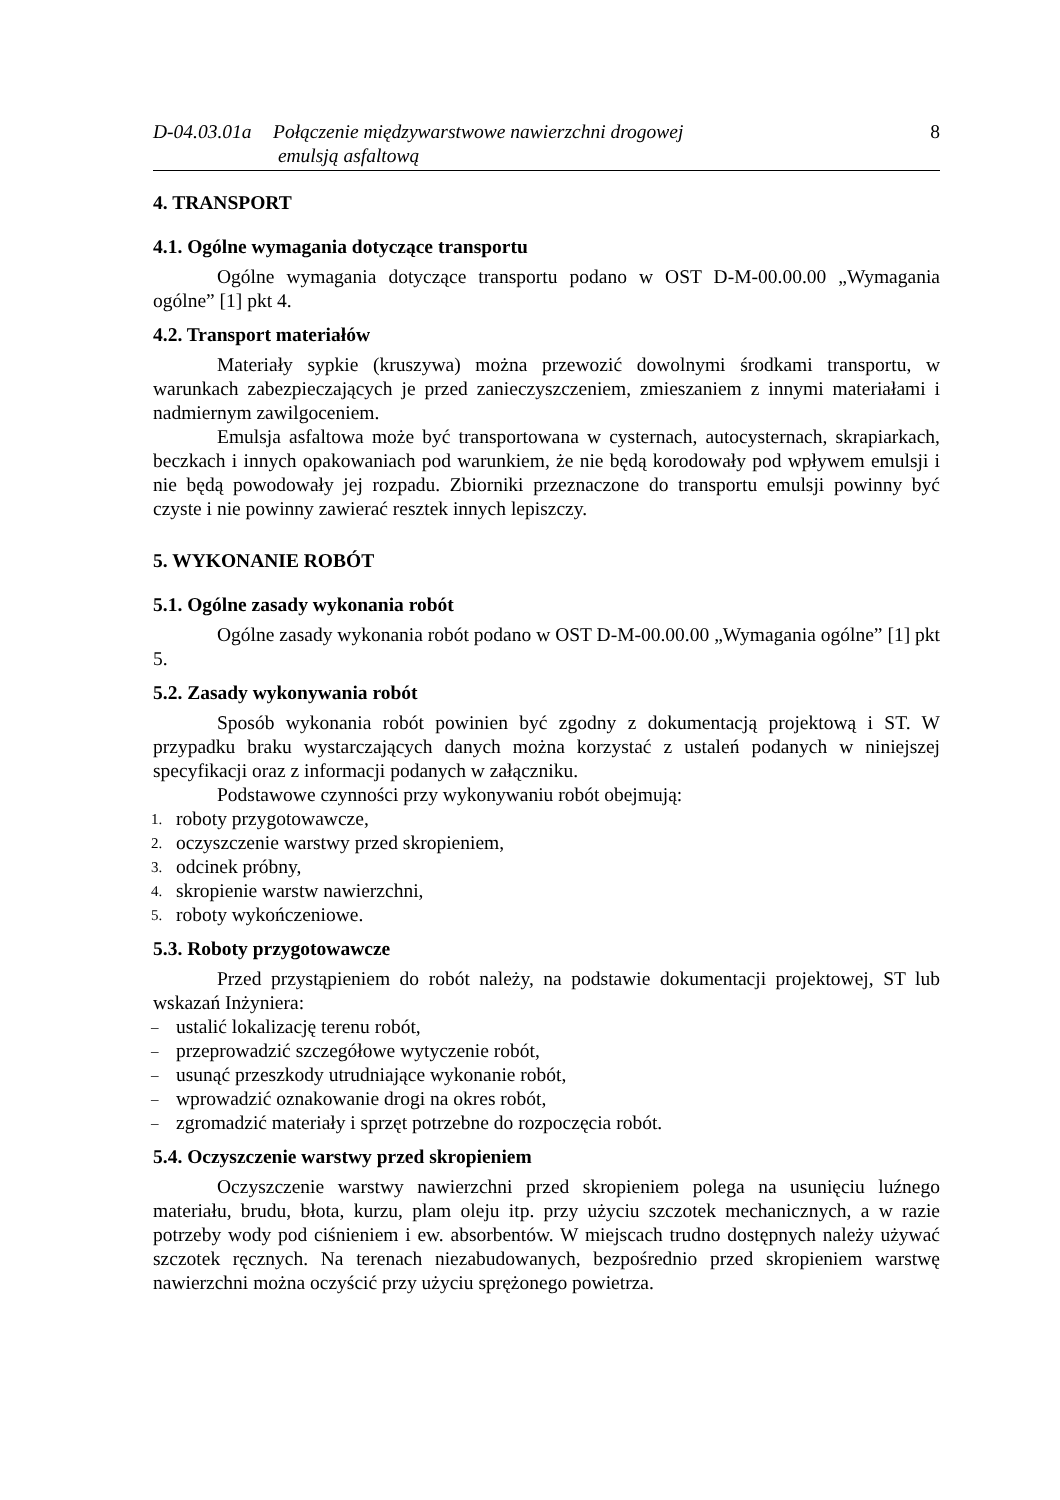D-04.03.01a
Połączenie międzywarstwowe nawierzchni drogowej
emulsją asfaltową
8
4. TRANSPORT
4.1. Ogólne wymagania dotyczące transportu
Ogólne wymagania dotyczące transportu podano w OST D-M-00.00.00 „Wymagania ogólne” [1] pkt 4.
4.2. Transport materiałów
Materiały sypkie (kruszywa) można przewozić dowolnymi środkami transportu, w warunkach zabezpieczających je przed zanieczyszczeniem, zmieszaniem z innymi materiałami i nadmiernym zawilgoceniem.
Emulsja asfaltowa może być transportowana w cysternach, autocysternach, skrapiarkach, beczkach i innych opakowaniach pod warunkiem, że nie będą korodowały pod wpływem emulsji i nie będą powodowały jej rozpadu. Zbiorniki przeznaczone do transportu emulsji powinny być czyste i nie powinny zawierać resztek innych lepiszczy.
5. WYKONANIE ROBÓT
5.1. Ogólne zasady wykonania robót
Ogólne zasady wykonania robót podano w OST D-M-00.00.00 „Wymagania ogólne” [1] pkt 5.
5.2. Zasady wykonywania robót
Sposób wykonania robót powinien być zgodny z dokumentacją projektową i ST. W przypadku braku wystarczających danych można korzystać z ustaleń podanych w niniejszej specyfikacji oraz z informacji podanych w załączniku.
Podstawowe czynności przy wykonywaniu robót obejmują:
1. roboty przygotowawcze,
2. oczyszczenie warstwy przed skropieniem,
3. odcinek próbny,
4. skropienie warstw nawierzchni,
5. roboty wykończeniowe.
5.3. Roboty przygotowawcze
Przed przystąpieniem do robót należy, na podstawie dokumentacji projektowej, ST lub wskazań Inżyniera:
– ustalić lokalizację terenu robót,
– przeprowadzić szczegółowe wytyczenie robót,
– usunąć przeszkody utrudniające wykonanie robót,
– wprowadzić oznakowanie drogi na okres robót,
– zgromadzić materiały i sprzęt potrzebne do rozpoczęcia robót.
5.4. Oczyszczenie warstwy przed skropieniem
Oczyszczenie warstwy nawierzchni przed skropieniem polega na usunięciu luźnego materiału, brudu, błota, kurzu, plam oleju itp. przy użyciu szczotek mechanicznych, a w razie potrzeby wody pod ciśnieniem i ew. absorbentów. W miejscach trudno dostępnych należy używać szczotek ręcznych. Na terenach niezabudowanych, bezpośrednio przed skropieniem warstwę nawierzchni można oczyścić przy użyciu sprężonego powietrza.